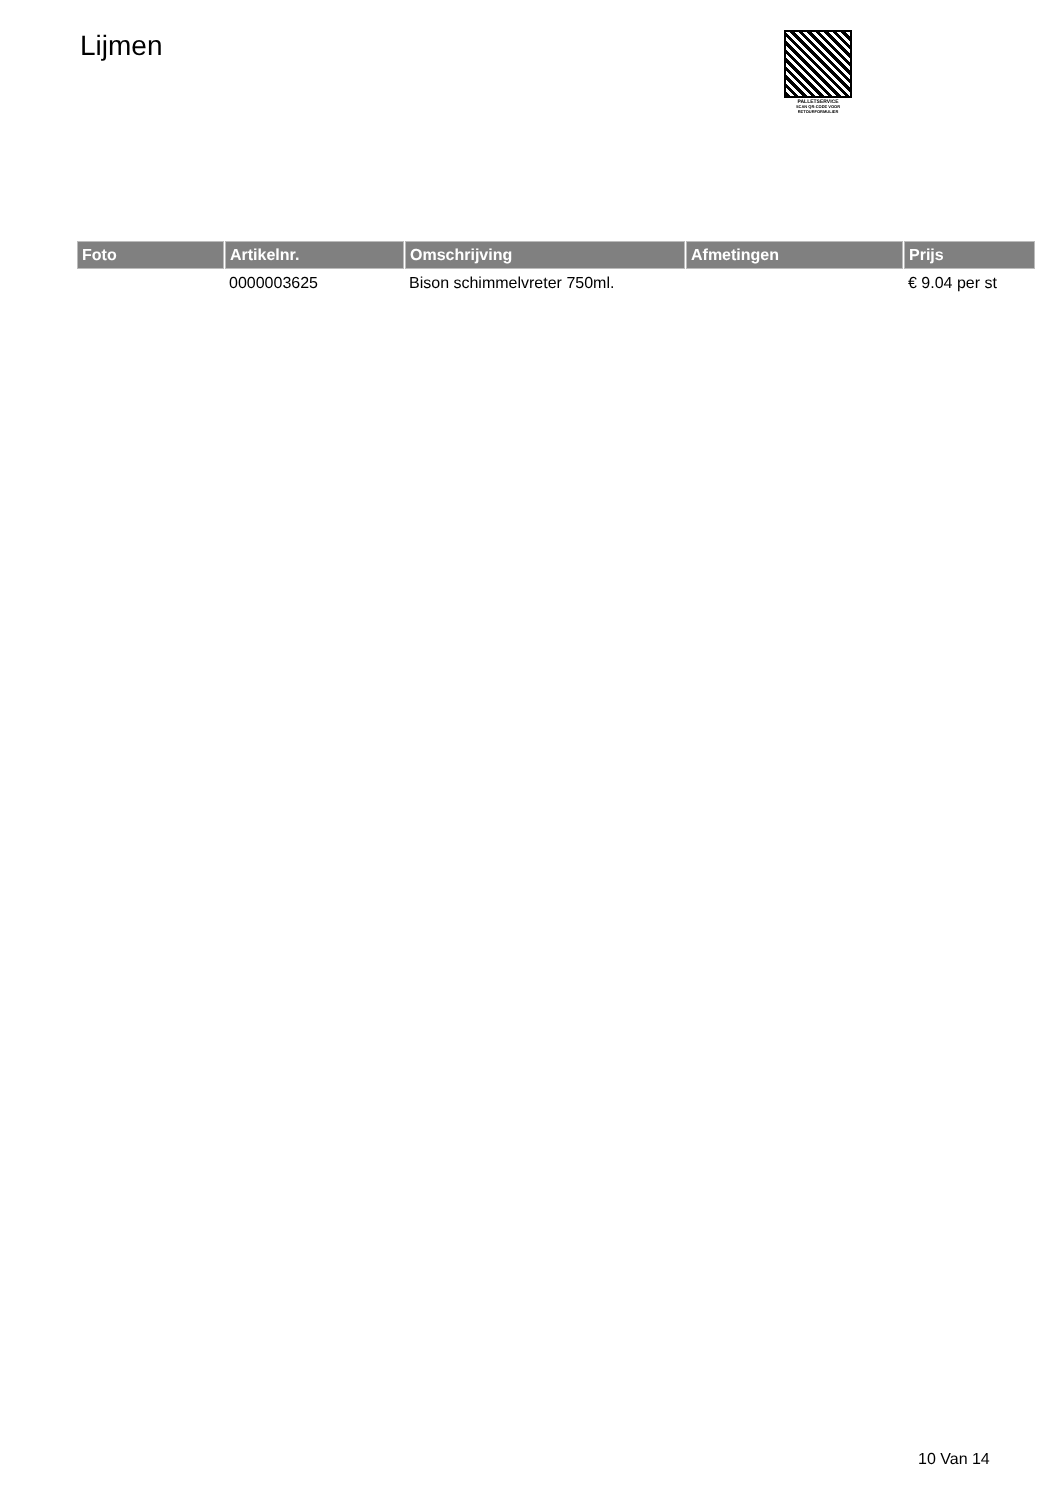Lijmen
PALLETSERVICE
SCAN QR-CODE VOOR
RETOURFORMULIER
| Foto | Artikelnr. | Omschrijving | Afmetingen | Prijs |
| --- | --- | --- | --- | --- |
| | 0000003625 | Bison schimmelvreter 750ml. | | € 9.04 per st |
10 Van 14